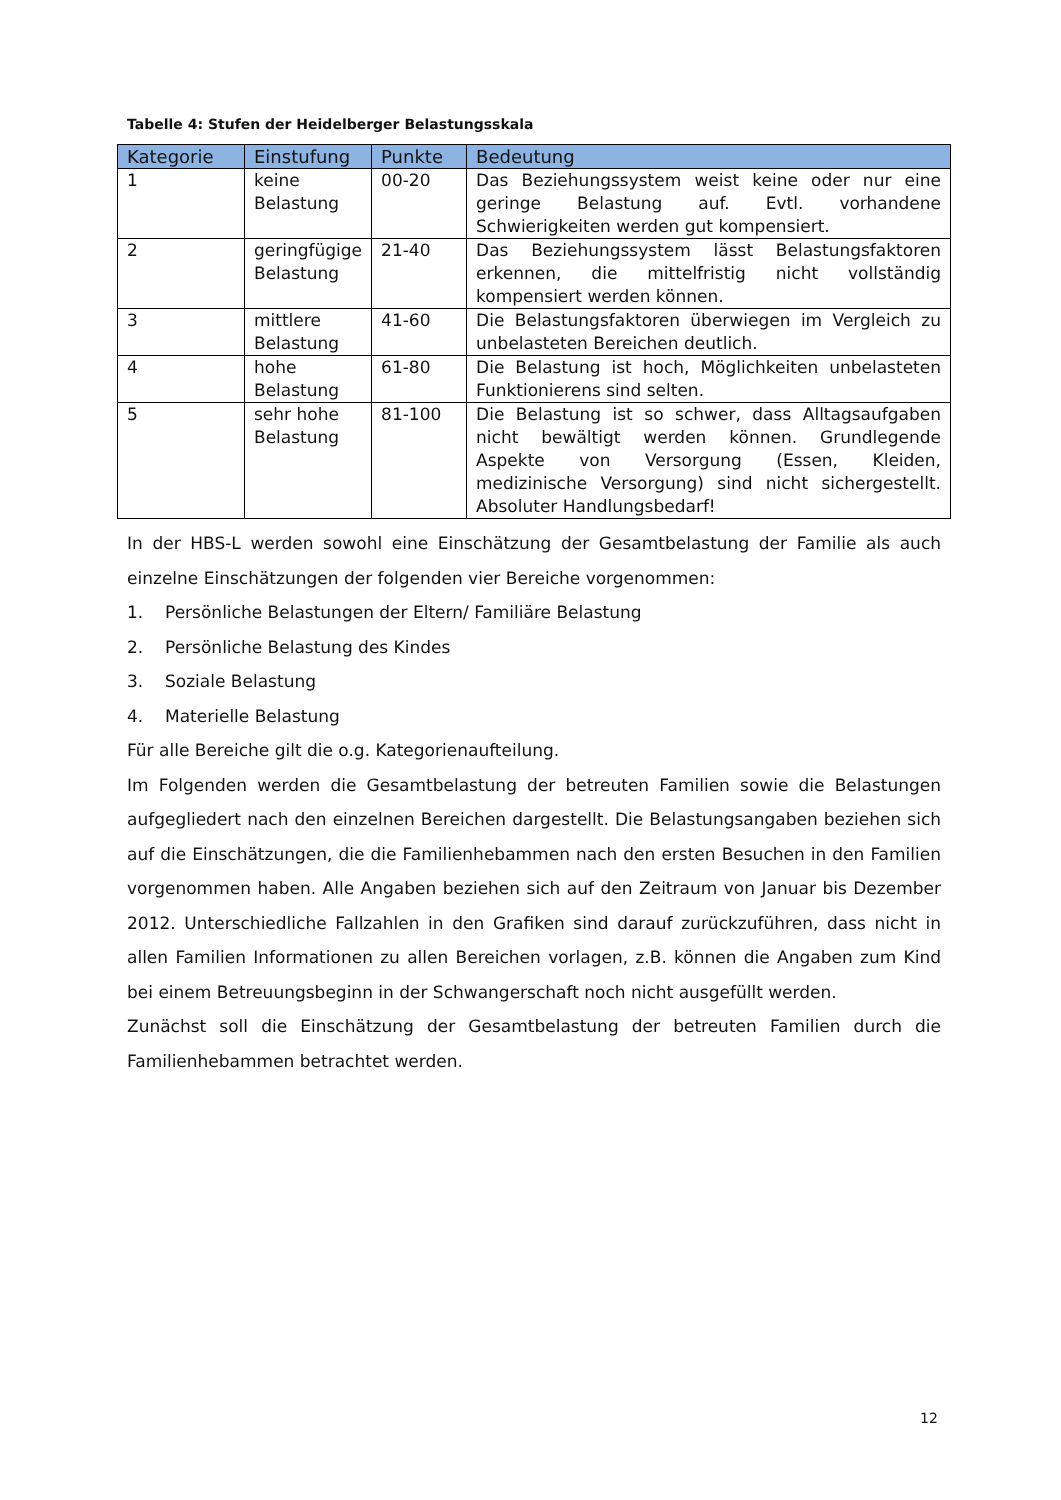Tabelle 4: Stufen der Heidelberger Belastungsskala
| Kategorie | Einstufung | Punkte | Bedeutung |
| --- | --- | --- | --- |
| 1 | keine Belastung | 00-20 | Das Beziehungssystem weist keine oder nur eine geringe Belastung auf. Evtl. vorhandene Schwierigkeiten werden gut kompensiert. |
| 2 | geringfügige Belastung | 21-40 | Das Beziehungssystem lässt Belastungsfaktoren erkennen, die mittelfristig nicht vollständig kompensiert werden können. |
| 3 | mittlere Belastung | 41-60 | Die Belastungsfaktoren überwiegen im Vergleich zu unbelasteten Bereichen deutlich. |
| 4 | hohe Belastung | 61-80 | Die Belastung ist hoch, Möglichkeiten unbelasteten Funktionierens sind selten. |
| 5 | sehr hohe Belastung | 81-100 | Die Belastung ist so schwer, dass Alltagsaufgaben nicht bewältigt werden können. Grundlegende Aspekte von Versorgung (Essen, Kleiden, medizinische Versorgung) sind nicht sichergestellt. Absoluter Handlungsbedarf! |
In der HBS-L werden sowohl eine Einschätzung der Gesamtbelastung der Familie als auch einzelne Einschätzungen der folgenden vier Bereiche vorgenommen:
1. Persönliche Belastungen der Eltern/ Familiäre Belastung
2. Persönliche Belastung des Kindes
3. Soziale Belastung
4. Materielle Belastung
Für alle Bereiche gilt die o.g. Kategorienaufteilung.
Im Folgenden werden die Gesamtbelastung der betreuten Familien sowie die Belastungen aufgegliedert nach den einzelnen Bereichen dargestellt. Die Belastungsangaben beziehen sich auf die Einschätzungen, die die Familienhebammen nach den ersten Besuchen in den Familien vorgenommen haben. Alle Angaben beziehen sich auf den Zeitraum von Januar bis Dezember 2012. Unterschiedliche Fallzahlen in den Grafiken sind darauf zurückzuführen, dass nicht in allen Familien Informationen zu allen Bereichen vorlagen, z.B. können die Angaben zum Kind bei einem Betreuungsbeginn in der Schwangerschaft noch nicht ausgefüllt werden.
Zunächst soll die Einschätzung der Gesamtbelastung der betreuten Familien durch die Familienhebammen betrachtet werden.
12